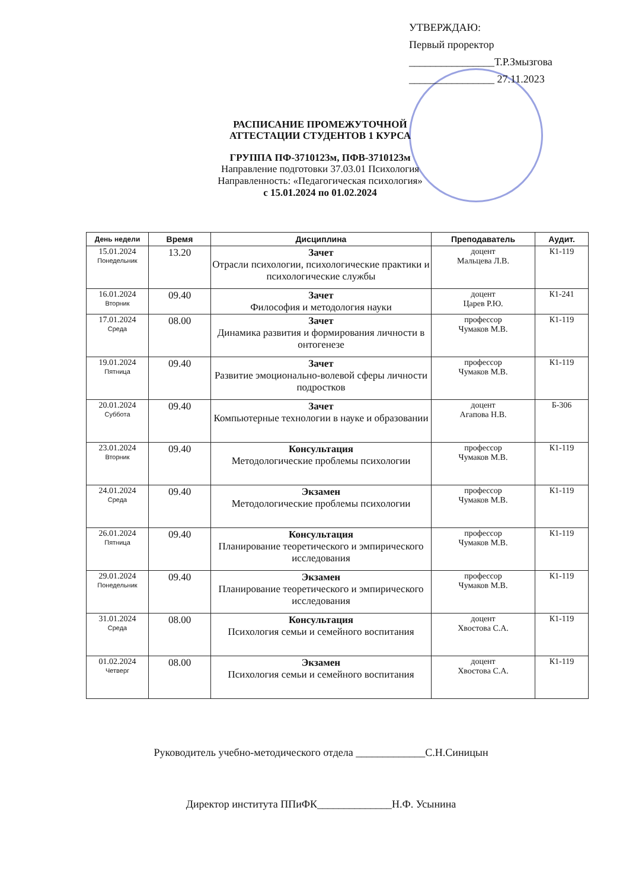УТВЕРЖДАЮ:
Первый проректор
________________Т.Р.Змызгова
________________ 27.11.2023
РАСПИСАНИЕ ПРОМЕЖУТОЧНОЙ
АТТЕСТАЦИИ СТУДЕНТОВ 1 КУРСА
ГРУППА ПФ-3710123м, ПФВ-3710123м
Направление подготовки 37.03.01 Психология
Направленность: «Педагогическая психология»
с 15.01.2024 по 01.02.2024
| День недели | Время | Дисциплина | Преподаватель | Аудит. |
| --- | --- | --- | --- | --- |
| 15.01.2024 Понедельник | 13.20 | Зачет Отрасли психологии, психологические практики и психологические службы | доцент Мальцева Л.В. | К1-119 |
| 16.01.2024 Вторник | 09.40 | Зачет Философия и методология науки | доцент Царев Р.Ю. | К1-241 |
| 17.01.2024 Среда | 08.00 | Зачет Динамика развития и формирования личности в онтогенезе | профессор Чумаков М.В. | К1-119 |
| 19.01.2024 Пятница | 09.40 | Зачет Развитие эмоционально-волевой сферы личности подростков | профессор Чумаков М.В. | К1-119 |
| 20.01.2024 Суббота | 09.40 | Зачет Компьютерные технологии в науке и образовании | доцент Агапова Н.В. | Б-306 |
| 23.01.2024 Вторник | 09.40 | Консультация Методологические проблемы психологии | профессор Чумаков М.В. | К1-119 |
| 24.01.2024 Среда | 09.40 | Экзамен Методологические проблемы психологии | профессор Чумаков М.В. | К1-119 |
| 26.01.2024 Пятница | 09.40 | Консультация Планирование теоретического и эмпирического исследования | профессор Чумаков М.В. | К1-119 |
| 29.01.2024 Понедельник | 09.40 | Экзамен Планирование теоретического и эмпирического исследования | профессор Чумаков М.В. | К1-119 |
| 31.01.2024 Среда | 08.00 | Консультация Психология семьи и семейного воспитания | доцент Хвостова С.А. | К1-119 |
| 01.02.2024 Четверг | 08.00 | Экзамен Психология семьи и семейного воспитания | доцент Хвостова С.А. | К1-119 |
Руководитель учебно-методического отдела _____________С.Н.Синицын
Директор института ППиФК______________Н.Ф. Усынина